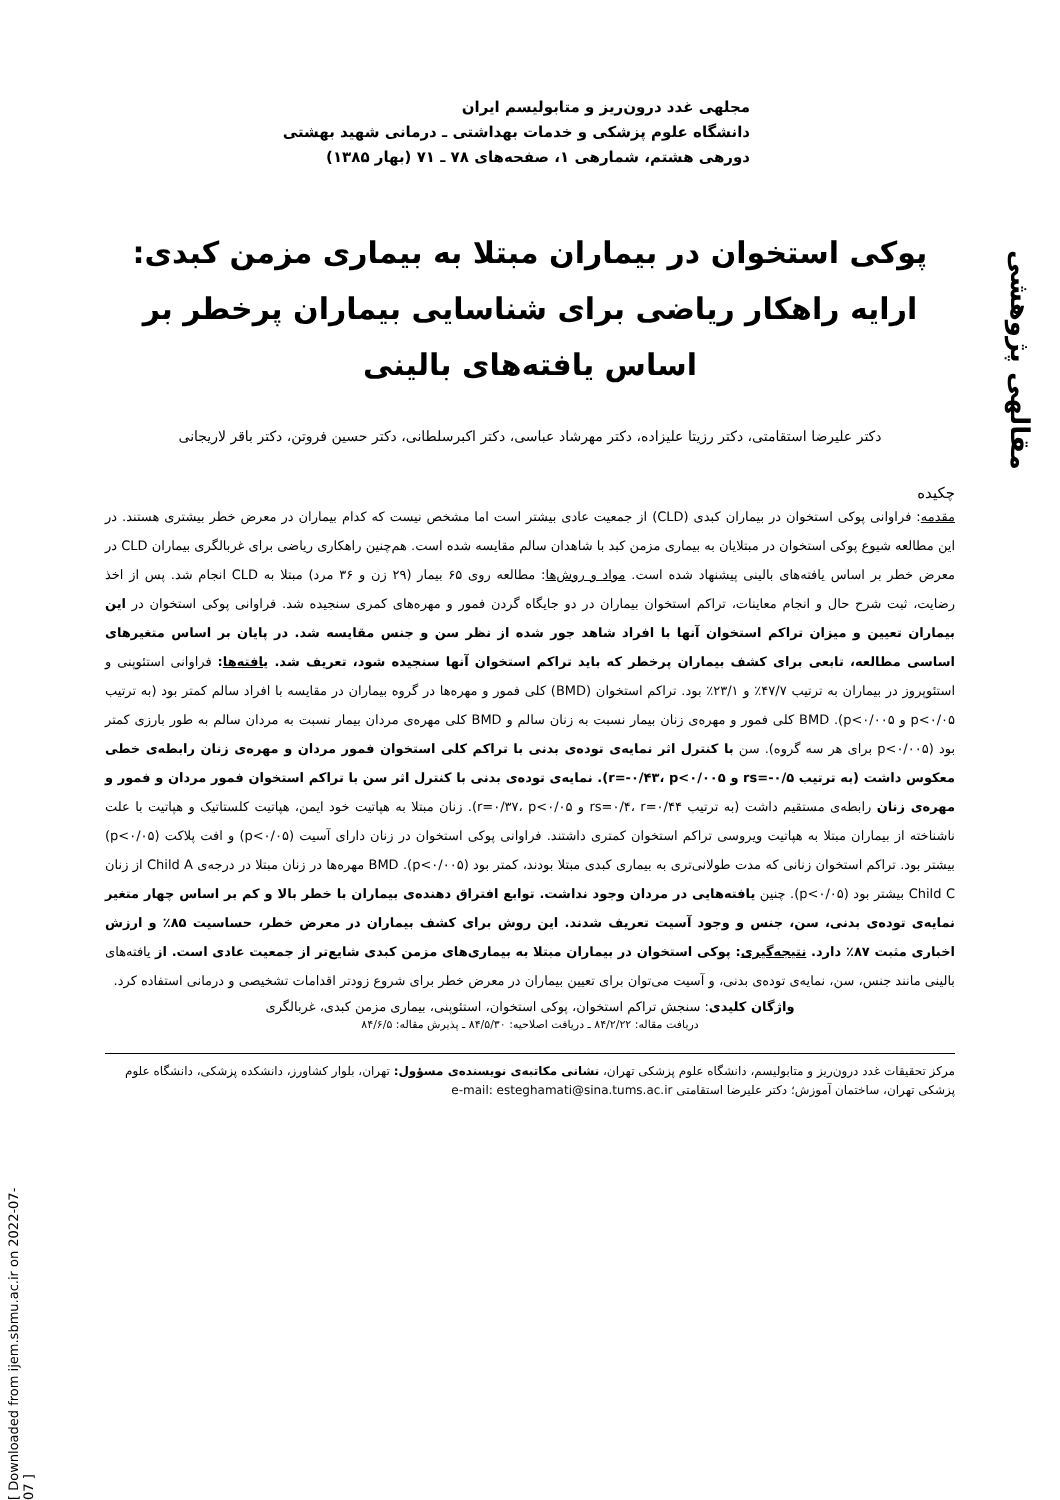مقالهی پژوهشی
[ Downloaded from ijem.sbmu.ac.ir on 2022-07-07 ]
مجلهی غدد درون‌ریز و متابولیسم ایران
دانشگاه علوم پزشکی و خدمات بهداشتی ـ درمانی شهید بهشتی
دورهی هشتم، شمارهی ۱، صفحه‌های ۷۸ ـ ۷۱ (بهار ۱۳۸۵)
پوکی استخوان در بیماران مبتلا به بیماری مزمن کبدی: ارایه راهکار ریاضی برای شناسایی بیماران پرخطر بر اساس یافته‌های بالینی
دکتر علیرضا استقامتی، دکتر رزیتا علیزاده، دکتر مهرشاد عباسی، دکتر اکبرسلطانی، دکتر حسین فروتن، دکتر باقر لاریجانی
چکیده
مقدمه: فراوانی پوکی استخوان در بیماران کبدی (CLD) از جمعیت عادی بیشتر است اما مشخص نیست که کدام بیماران در معرض خطر بیشتری هستند. در این مطالعه شیوع پوکی استخوان در مبتلایان به بیماری مزمن کبد با شاهدان سالم مقایسه شده است. هم‌چنین راهکاری ریاضی برای غربالگری بیماران CLD در معرض خطر بر اساس یافته‌های بالینی پیشنهاد شده است. مواد و روش‌ها: مطالعه روی ۶۵ بیمار (۲۹ زن و ۳۶ مرد) مبتلا به CLD انجام شد. پس از اخذ رضایت، ثبت شرح حال و انجام معاینات، تراکم استخوان بیماران در دو جایگاه گردن فمور و مهره‌های کمری سنجیده شد. فراوانی پوکی استخوان در این بیماران تعیین و میزان تراکم استخوان آنها با افراد شاهد جور شده از نظر سن و جنس مقایسه شد. در پایان بر اساس متغیرهای اساسی مطالعه، تابعی برای کشف بیماران پرخطر که باید تراکم استخوان آنها سنجیده شود، تعریف شد. یافته‌ها: فراوانی استئوپنی و استئوپروز در بیماران به ترتیب ۴۷/۷٪ و ۲۳/۱٪ بود. تراکم استخوان (BMD) کلی فمور و مهره‌ها در گروه بیماران در مقایسه با افراد سالم کمتر بود (به ترتیب p<۰/۰۵ و p<۰/۰۰۵). BMD کلی فمور و مهره‌ی زنان بیمار نسبت به زنان سالم و BMD کلی مهره‌ی مردان بیمار نسبت به مردان سالم به طور بارزی کمتر بود (p<۰/۰۰۵ برای هر سه گروه). سن با کنترل اثر نمایه‌ی توده‌ی بدنی با تراکم کلی استخوان فمور مردان و مهره‌ی زنان رابطه‌ی خطی معکوس داشت (به ترتیب rs=-۰/۵ و r=-۰/۴۳، p<۰/۰۰۵). نمایه‌ی توده‌ی بدنی با کنترل اثر سن با تراکم استخوان فمور مردان و فمور و مهره‌ی زنان رابطه‌ی مستقیم داشت (به ترتیب rs=۰/۴، r=۰/۴۴ و r=۰/۳۷، p<۰/۰۵). زنان مبتلا به هپاتیت خود ایمن، هپاتیت کلستاتیک و هپاتیت با علت ناشناخته از بیماران مبتلا به هپاتیت ویروسی تراکم استخوان کمتری داشتند. فراوانی پوکی استخوان در زنان دارای آسیت (p<۰/۰۵) و افت پلاکت (p<۰/۰۵) بیشتر بود. تراکم استخوان زنانی که مدت طولانی‌تری به بیماری کبدی مبتلا بودند، کمتر بود (p<۰/۰۰۵). BMD مهره‌ها در زنان مبتلا در درجه‌ی Child A از زنان Child C بیشتر بود (p<۰/۰۵). چنین یافته‌هایی در مردان وجود نداشت. توابع افتراق دهنده‌ی بیماران با خطر بالا و کم بر اساس چهار متغیر نمایه‌ی توده‌ی بدنی، سن، جنس و وجود آسیت تعریف شدند. این روش برای کشف بیماران در معرض خطر، حساسیت ۸۵٪ و ارزش اخباری مثبت ۸۷٪ دارد. نتیجه‌گیری: پوکی استخوان در بیماران مبتلا به بیماری‌های مزمن کبدی شایع‌تر از جمعیت عادی است. از یافته‌های بالینی مانند جنس، سن، نمایه‌ی توده‌ی بدنی، و آسیت می‌توان برای تعیین بیماران در معرض خطر برای شروع زودتر اقدامات تشخیصی و درمانی استفاده کرد.
واژگان کلیدی: سنجش تراکم استخوان، پوکی استخوان، استئوپنی، بیماری مزمن کبدی، غربالگری
دریافت مقاله: ۸۴/۲/۲۲ ـ دریافت اصلاحیه: ۸۴/۵/۳۰ ـ پذیرش مقاله: ۸۴/۶/۵
مرکز تحقیقات غدد درون‌ریز و متابولیسم، دانشگاه علوم پزشکی تهران، نشانی مکاتبه‌ی نویسنده‌ی مسؤول: تهران، بلوار کشاورز، دانشکده پزشکی، دانشگاه علوم پزشکی تهران، ساختمان آموزش؛ دکتر علیرضا استقامتی e-mail: esteghamati@sina.tums.ac.ir